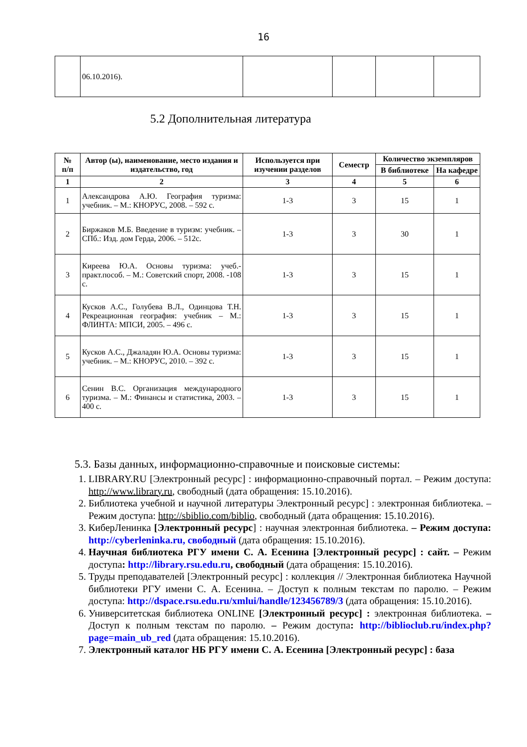16
| | 06.10.2016). | | | | |
5.2 Дополнительная литература
| № п/п | Автор (ы), наименование, место издания и издательство, год | Используется при изучении разделов | Семестр | Количество экземпляров | |
| --- | --- | --- | --- | --- | --- |
| | | | | В библиотеке | На кафедре |
| 1 | 2 | 3 | 4 | 5 | 6 |
| 1 | Александрова А.Ю. География туризма: учебник. – М.: КНОРУС, 2008. – 592 с. | 1-3 | 3 | 15 | 1 |
| 2 | Биржаков М.Б. Введение в туризм: учебник. – СПб.: Изд. дом Герда, 2006. – 512с. | 1-3 | 3 | 30 | 1 |
| 3 | Киреева Ю.А. Основы туризма: учеб.-практ.пособ. – М.: Советский спорт, 2008. -108 с. | 1-3 | 3 | 15 | 1 |
| 4 | Кусков А.С., Голубева В.Л., Одинцова Т.Н. Рекреационная география: учебник – М.: ФЛИНТА: МПСИ, 2005. – 496 с. | 1-3 | 3 | 15 | 1 |
| 5 | Кусков А.С., Джаладян Ю.А. Основы туризма: учебник. – М.: КНОРУС, 2010. – 392 с. | 1-3 | 3 | 15 | 1 |
| 6 | Сенин В.С. Организация международного туризма. – М.: Финансы и статистика, 2003. – 400 с. | 1-3 | 3 | 15 | 1 |
5.3. Базы данных, информационно-справочные и поисковые системы:
1. LIBRARY.RU [Электронный ресурс] : информационно-справочный портал. – Режим доступа: http://www.library.ru, свободный (дата обращения: 15.10.2016).
2. Библиотека учебной и научной литературы Электронный ресурс] : электронная библиотека. – Режим доступа: http://sbiblio.com/biblio, свободный (дата обращения: 15.10.2016).
3. КиберЛенинка [Электронный ресурс] : научная электронная библиотека. – Режим доступа: http://cyberleninka.ru, свободный (дата обращения: 15.10.2016).
4. Научная библиотека РГУ имени С. А. Есенина [Электронный ресурс] : сайт. – Режим доступа: http://library.rsu.edu.ru, свободный (дата обращения: 15.10.2016).
5. Труды преподавателей [Электронный ресурс] : коллекция // Электронная библиотека Научной библиотеки РГУ имени С. А. Есенина. – Доступ к полным текстам по паролю. – Режим доступа: http://dspace.rsu.edu.ru/xmlui/handle/123456789/3 (дата обращения: 15.10.2016).
6. Университетская библиотека ONLINE [Электронный ресурс] : электронная библиотека. – Доступ к полным текстам по паролю. – Режим доступа: http://biblioclub.ru/index.php?page=main_ub_red (дата обращения: 15.10.2016).
7. Электронный каталог НБ РГУ имени С. А. Есенина [Электронный ресурс] : база